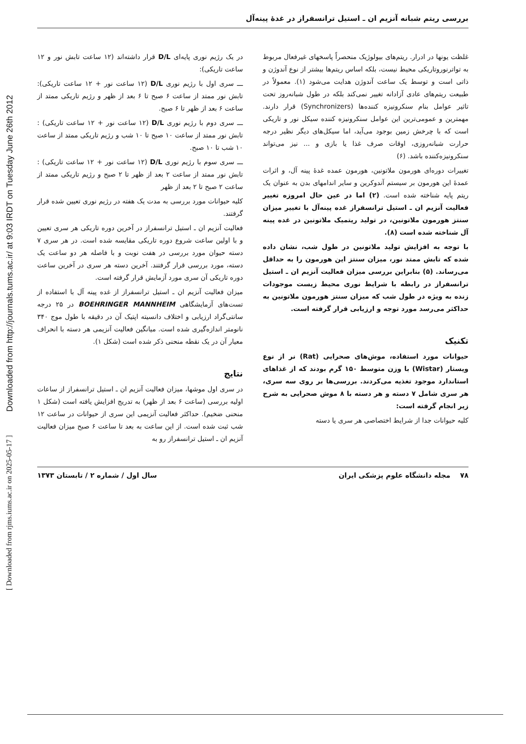Downloaded from http://journals.tums.ac.ir/ at 9:03 IRDT on Tuesday June 26th 2012
[ Downloaded from rjms.iums.ac.ir on 2025-05-17 ]
بررسی ریتم شبانه آنزیم ان ـ استیل ترانسفراز در غدهٔ پینه‌آل
غلظت یونها در ادرار. ریتم‌های بیولوژیک منحصراً پاسخهای غیرفعال مربوط به تواترنوروتاریکی محیط نیست، بلکه اساس ریتم‌ها بیشتر از نوع آندوژن و ذاتی است و توسط یک ساعت آندوژن هدایت می‌شود (۱). معمولاً در طبیعت ریتم‌های عادی آزادانه تغییر نمی‌کند بلکه در طول شبانه‌روز تحت تاثیر عوامل بنام سنکرونیزه کننده‌ها (Synchronizers) قرار دارند. مهمترین و عمومی‌ترین این عوامل سنکرونیزه کننده سیکل نور و تاریکی است که با چرخش زمین بوجود می‌آید، اما سیکل‌های دیگر نظیر درجه حرارت شبانه‌روزی، اوقات صرف غذا یا بازی و ... نیز می‌تواند سنکرونیزه‌کننده باشد. (۶)
تغییرات دوره‌ای هورمون ملاتونین، هورمون عمده غدهٔ پینه آل، و اثرات عمدهٔ این هورمون بر سیستم آندوکرین و سایر اندامهای بدن به عنوان یک ریتم پایه شناخته شده است. (۲) اما در عین حال امروزه تغییر فعالیت آنزیم ان ـ استیل ترانسفراز غده پینه‌آل با تغییر میزان سنتز هورمون ملاتونین، در تولید ریتمیک ملاتونین در غده پینه آل شناخته شده است (۸).
با توجه به افزایش تولید ملاتونین در طول شب، نشان داده شده که تابش ممتد نور، میزان سنتز این هورمون را به حداقل می‌رساند. (۵) بنابراین بررسی میزان فعالیت آنزیم ان ـ استیل ترانسفراز در رابطه با شرایط نوری محیط زیست موجودات زنده به ویژه در طول شب که میزان سنتز هورمون ملاتونین به حداکثر می‌رسد مورد توجه و ارزیابی قرار گرفته است.
تکنیک
حیوانات مورد استفاده، موش‌های صحرایی (Rat) نر از نوع ویستار (Wistar) با وزن متوسط ۱۵۰ گرم بودند که از غذاهای استاندارد موجود تغذیه می‌کردند. بررسی‌ها بر روی سه سری، هر سری شامل ۷ دسته و هر دسته با ۸ موش صحرایی به شرح زیر انجام گرفته است:
کلیه حیوانات جدا از شرایط اختصاصی هر سری یا دسته
در یک رژیم نوری پایه‌ای D/L قرار داشته‌اند (۱۲ ساعت تابش نور و ۱۲ ساعت تاریکی):
ـــ سری اول با رژیم نوری D/L (۱۲ ساعت نور + ۱۲ ساعت تاریکی): تابش نور ممتد از ساعت ۶ صبح تا ۶ بعد از ظهر و رژیم تاریکی ممتد از ساعت ۶ بعد از ظهر تا ۶ صبح.
ـــ سری دوم با رژیم نوری D/L (۱۲ ساعت نور + ۱۲ ساعت تاریکی) : تابش نور ممتد از ساعت ۱۰ صبح تا ۱۰ شب و رژیم تاریکی ممتد از ساعت ۱۰ شب تا ۱۰ صبح.
ـــ سری سوم با رژیم نوری D/L (۱۲ ساعت نور + ۱۲ ساعت تاریکی) : تابش نور ممتد از ساعت ۲ بعد از ظهر تا ۲ صبح و رژیم تاریکی ممتد از ساعت ۲ صبح تا ۲ بعد از ظهر
کلیه حیوانات مورد بررسی به مدت یک هفته در رژیم نوری تعیین شده قرار گرفتند.
فعالیت آنزیم ان ـ استیل ترانسفراز در آخرین دوره تاریکی هر سری تعیین و با اولین ساعت شروع دوره تاریکی مقایسه شده است. در هر سری ۷ دسته حیوان مورد بررسی در هفت نوبت و با فاصله هر دو ساعت یک دسته، مورد بررسی قرار گرفتند. آخرین دسته هر سری در آخرین ساعت دوره تاریکی آن سری مورد آزمایش قرار گرفته است.
میزان فعالیت آنزیم ان ـ استیل ترانسفراز از غده پینه آل با استفاده از تست‌های آزمایشگاهی BOEHRINGER MANNHEIM در ۲۵ درجه سانتی‌گراد ارزیابی و اختلاف دانسیته اپتیک آن در دقیقه با طول موج ۳۴۰ نانومتر اندازه‌گیری شده است. میانگین فعالیت آنزیمی هر دسته با انحراف معیار آن در یک نقطه منحنی ذکر شده است (شکل ۱).
نتایج
در سری اول موشها، میزان فعالیت آنزیم ان ـ استیل ترانسفراز از ساعات اولیه بررسی (ساعت ۶ بعد از ظهر) به تدریج افزایش یافته است (شکل ۱ منحنی ضخیم). حداکثر فعالیت آنزیمی این سری از حیوانات در ساعت ۱۲ شب ثبت شده است. از این ساعت به بعد تا ساعت ۶ صبح میزان فعالیت آنزیم ان ـ استیل ترانسفراز رو به
۷۸ مجله دانشگاه علوم پزشکی ایران سال اول / شماره ۲ / تابستان ۱۳۷۳